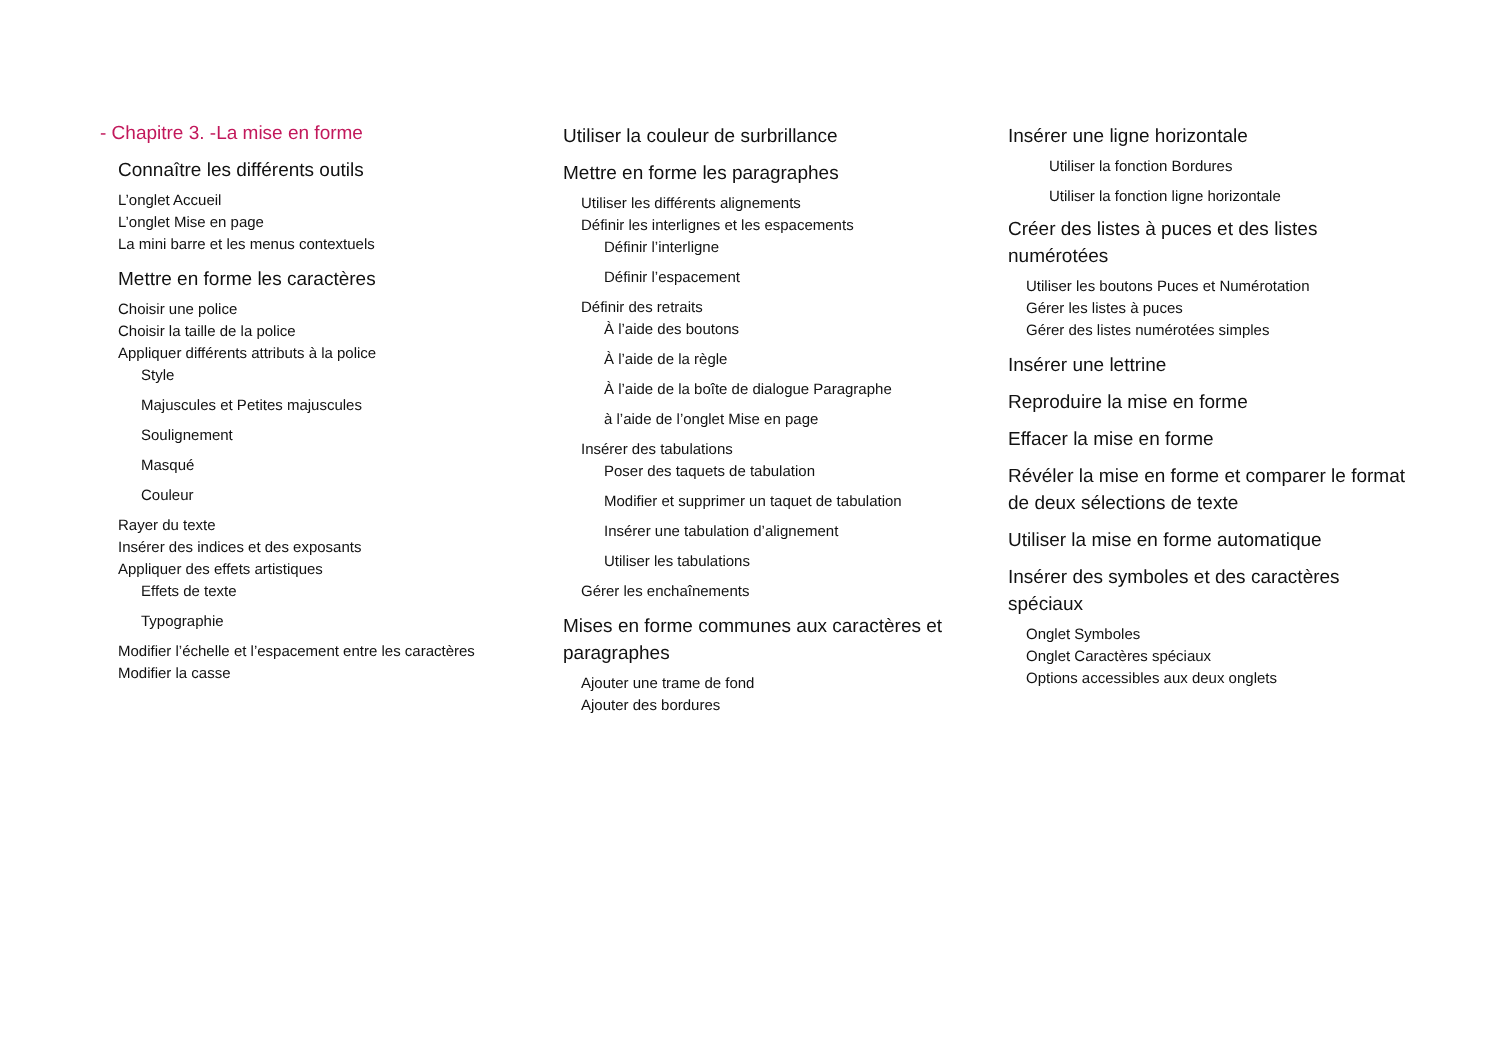- Chapitre 3. -La mise en forme
Connaître les différents outils
L’onglet Accueil
L’onglet Mise en page
La mini barre et les menus contextuels
Mettre en forme les caractères
Choisir une police
Choisir la taille de la police
Appliquer différents attributs à la police
Style
Majuscules et Petites majuscules
Soulignement
Masqué
Couleur
Rayer du texte
Insérer des indices et des exposants
Appliquer des effets artistiques
Effets de texte
Typographie
Modifier l’échelle et l’espacement entre les caractères
Modifier la casse
Utiliser la couleur de surbrillance
Mettre en forme les paragraphes
Utiliser les différents alignements
Définir les interlignes et les espacements
Définir l’interligne
Définir l’espacement
Définir des retraits
À l’aide des boutons
À l’aide de la règle
À l’aide de la boîte de dialogue Paragraphe
à l’aide de l’onglet Mise en page
Insérer des tabulations
Poser des taquets de tabulation
Modifier et supprimer un taquet de tabulation
Insérer une tabulation d’alignement
Utiliser les tabulations
Gérer les enchaînements
Mises en forme communes aux caractères et paragraphes
Ajouter une trame de fond
Ajouter des bordures
Insérer une ligne horizontale
Utiliser la fonction Bordures
Utiliser la fonction ligne horizontale
Créer des listes à puces et des listes numérotées
Utiliser les boutons Puces et Numérotation
Gérer les listes à puces
Gérer des listes numérotées simples
Insérer une lettrine
Reproduire la mise en forme
Effacer la mise en forme
Révéler la mise en forme et comparer le format de deux sélections de texte
Utiliser la mise en forme automatique
Insérer des symboles et des caractères spéciaux
Onglet Symboles
Onglet Caractères spéciaux
Options accessibles aux deux onglets